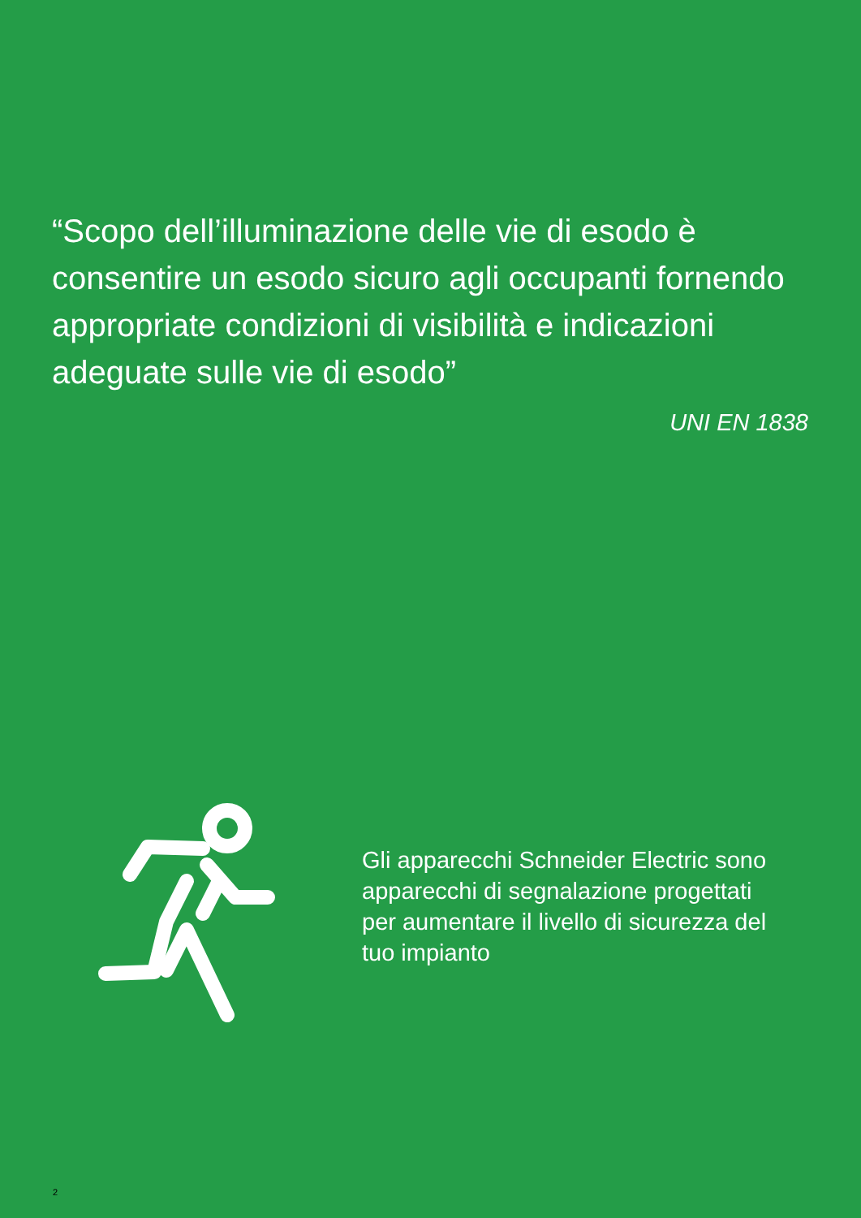“Scopo dell’illuminazione delle vie di esodo è consentire un esodo sicuro agli occupanti fornendo appropriate condizioni di visibilità e indicazioni adeguate sulle vie di esodo”
UNI EN 1838
Gli apparecchi Schneider Electric sono apparecchi di segnalazione progettati per aumentare il livello di sicurezza del tuo impianto
2